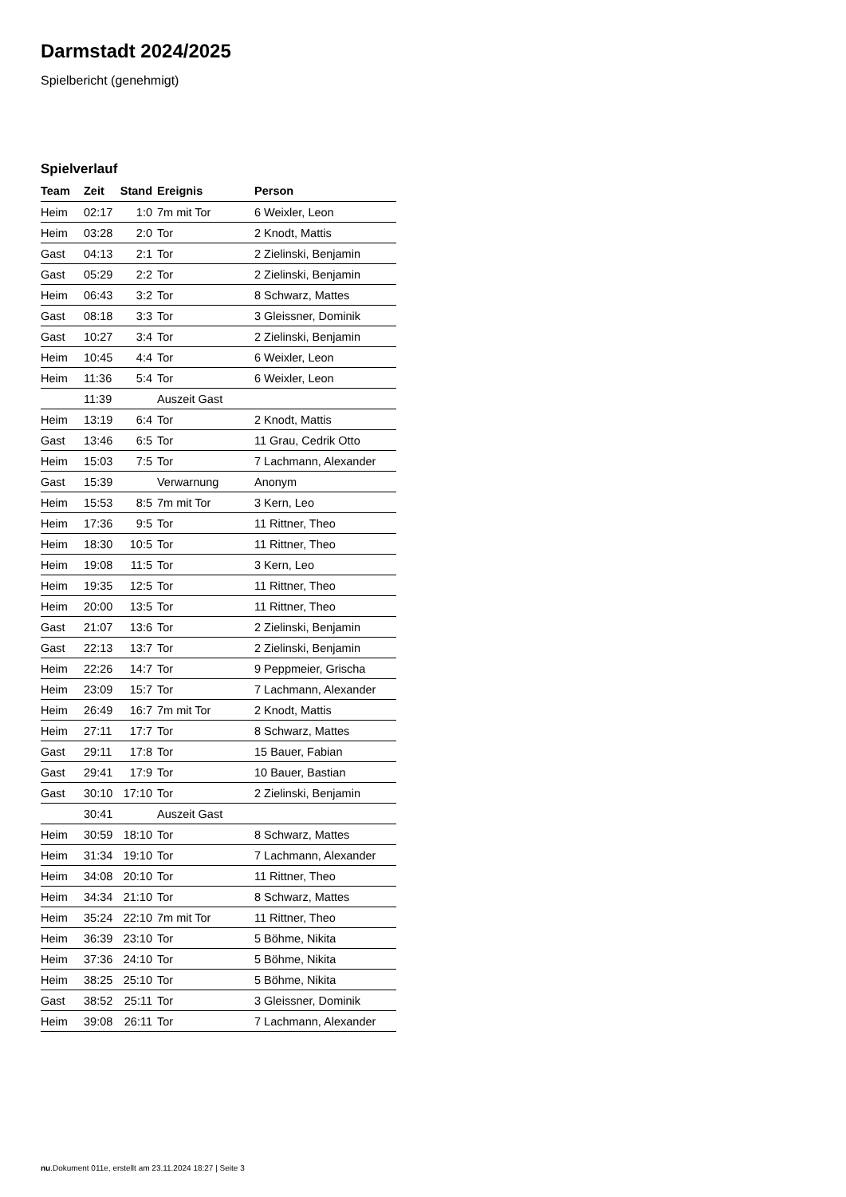Darmstadt 2024/2025
Spielbericht (genehmigt)
Spielverlauf
| Team | Zeit | Stand | Ereignis | Person |
| --- | --- | --- | --- | --- |
| Heim | 02:17 | 1:0 | 7m mit Tor | 6 Weixler, Leon |
| Heim | 03:28 | 2:0 | Tor | 2 Knodt, Mattis |
| Gast | 04:13 | 2:1 | Tor | 2 Zielinski, Benjamin |
| Gast | 05:29 | 2:2 | Tor | 2 Zielinski, Benjamin |
| Heim | 06:43 | 3:2 | Tor | 8 Schwarz, Mattes |
| Gast | 08:18 | 3:3 | Tor | 3 Gleissner, Dominik |
| Gast | 10:27 | 3:4 | Tor | 2 Zielinski, Benjamin |
| Heim | 10:45 | 4:4 | Tor | 6 Weixler, Leon |
| Heim | 11:36 | 5:4 | Tor | 6 Weixler, Leon |
| | 11:39 | | Auszeit Gast | |
| Heim | 13:19 | 6:4 | Tor | 2 Knodt, Mattis |
| Gast | 13:46 | 6:5 | Tor | 11 Grau, Cedrik Otto |
| Heim | 15:03 | 7:5 | Tor | 7 Lachmann, Alexander |
| Gast | 15:39 | | Verwarnung | Anonym |
| Heim | 15:53 | 8:5 | 7m mit Tor | 3 Kern, Leo |
| Heim | 17:36 | 9:5 | Tor | 11 Rittner, Theo |
| Heim | 18:30 | 10:5 | Tor | 11 Rittner, Theo |
| Heim | 19:08 | 11:5 | Tor | 3 Kern, Leo |
| Heim | 19:35 | 12:5 | Tor | 11 Rittner, Theo |
| Heim | 20:00 | 13:5 | Tor | 11 Rittner, Theo |
| Gast | 21:07 | 13:6 | Tor | 2 Zielinski, Benjamin |
| Gast | 22:13 | 13:7 | Tor | 2 Zielinski, Benjamin |
| Heim | 22:26 | 14:7 | Tor | 9 Peppmeier, Grischa |
| Heim | 23:09 | 15:7 | Tor | 7 Lachmann, Alexander |
| Heim | 26:49 | 16:7 | 7m mit Tor | 2 Knodt, Mattis |
| Heim | 27:11 | 17:7 | Tor | 8 Schwarz, Mattes |
| Gast | 29:11 | 17:8 | Tor | 15 Bauer, Fabian |
| Gast | 29:41 | 17:9 | Tor | 10 Bauer, Bastian |
| Gast | 30:10 | 17:10 | Tor | 2 Zielinski, Benjamin |
| | 30:41 | | Auszeit Gast | |
| Heim | 30:59 | 18:10 | Tor | 8 Schwarz, Mattes |
| Heim | 31:34 | 19:10 | Tor | 7 Lachmann, Alexander |
| Heim | 34:08 | 20:10 | Tor | 11 Rittner, Theo |
| Heim | 34:34 | 21:10 | Tor | 8 Schwarz, Mattes |
| Heim | 35:24 | 22:10 | 7m mit Tor | 11 Rittner, Theo |
| Heim | 36:39 | 23:10 | Tor | 5 Böhme, Nikita |
| Heim | 37:36 | 24:10 | Tor | 5 Böhme, Nikita |
| Heim | 38:25 | 25:10 | Tor | 5 Böhme, Nikita |
| Gast | 38:52 | 25:11 | Tor | 3 Gleissner, Dominik |
| Heim | 39:08 | 26:11 | Tor | 7 Lachmann, Alexander |
nu.Dokument 011e, erstellt am 23.11.2024 18:27 | Seite 3